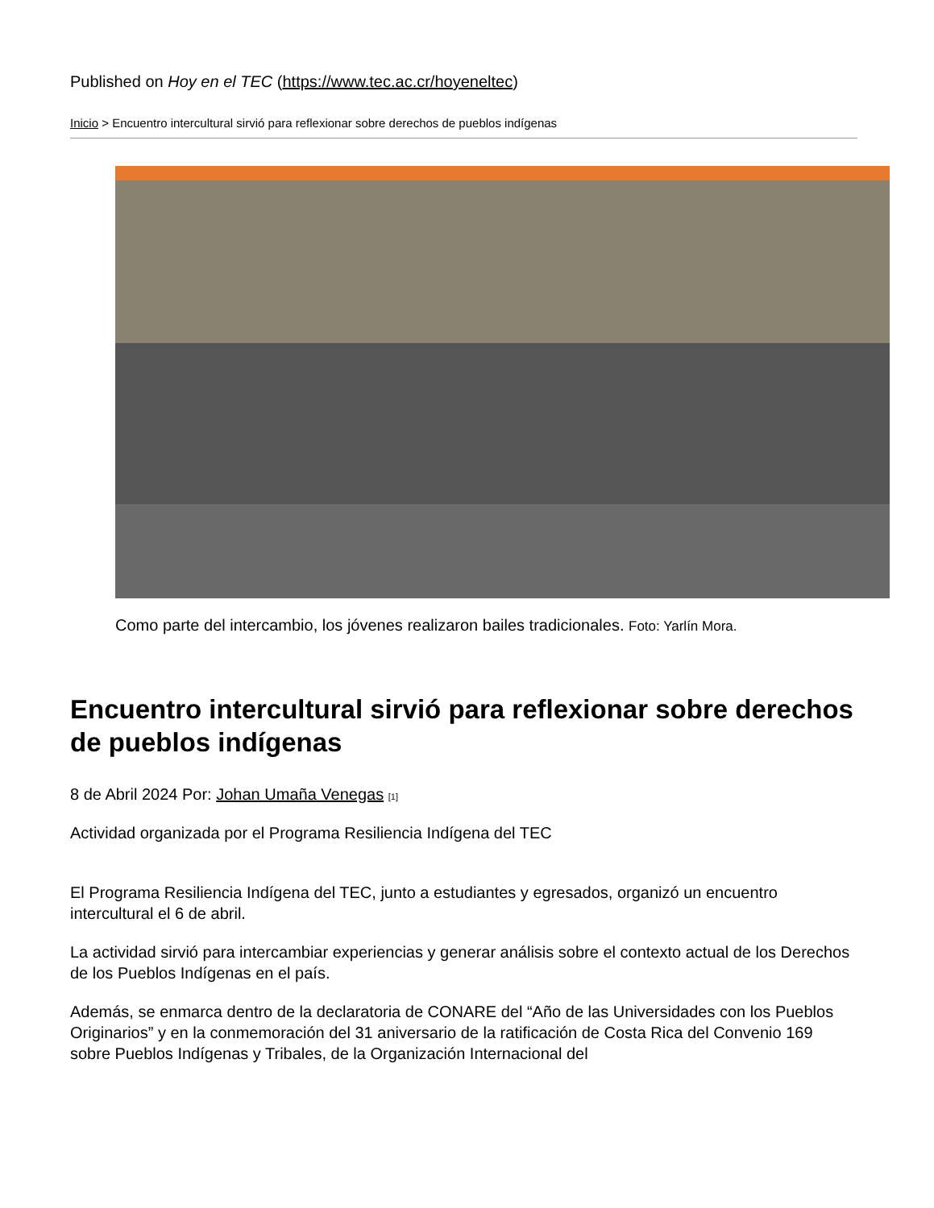Published on Hoy en el TEC (https://www.tec.ac.cr/hoyeneltec)
Inicio > Encuentro intercultural sirvió para reflexionar sobre derechos de pueblos indígenas
Como parte del intercambio, los jóvenes realizaron bailes tradicionales. Foto: Yarlín Mora.
Encuentro intercultural sirvió para reflexionar sobre derechos de pueblos indígenas
8 de Abril 2024 Por: Johan Umaña Venegas [1]
Actividad organizada por el Programa Resiliencia Indígena del TEC
El Programa Resiliencia Indígena del TEC, junto a estudiantes y egresados, organizó un encuentro intercultural el 6 de abril.
La actividad sirvió para intercambiar experiencias y generar análisis sobre el contexto actual de los Derechos de los Pueblos Indígenas en el país.
Además, se enmarca dentro de la declaratoria de CONARE del “Año de las Universidades con los Pueblos Originarios” y en la conmemoración del 31 aniversario de la ratificación de Costa Rica del Convenio 169 sobre Pueblos Indígenas y Tribales, de la Organización Internacional del